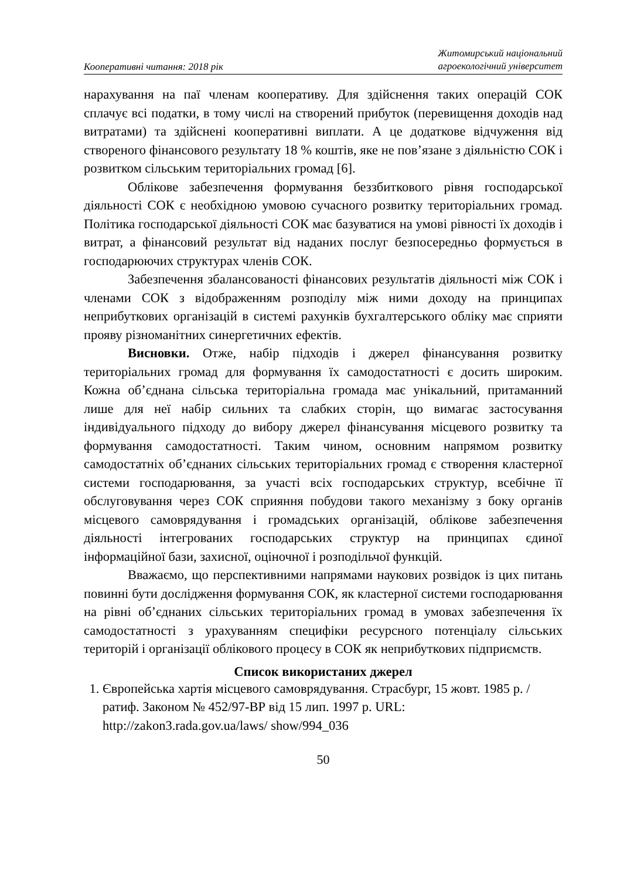Кооперативні читання: 2018 рік
Житомирський національний
агроекологічний університет
нарахування на паї членам кооперативу. Для здійснення таких операцій СОК сплачує всі податки, в тому числі на створений прибуток (перевищення доходів над витратами) та здійснені кооперативні виплати. А це додаткове відчуження від створеного фінансового результату 18 % коштів, яке не пов’язане з діяльністю СОК і розвитком сільським територіальних громад [6].
Облікове забезпечення формування беззбиткового рівня господарської діяльності СОК є необхідною умовою сучасного розвитку територіальних громад. Політика господарської діяльності СОК має базуватися на умові рівності їх доходів і витрат, а фінансовий результат від наданих послуг безпосередньо формується в господарюючих структурах членів СОК.
Забезпечення збалансованості фінансових результатів діяльності між СОК і членами СОК з відображенням розподілу між ними доходу на принципах неприбуткових організацій в системі рахунків бухгалтерського обліку має сприяти прояву різноманітних синергетичних ефектів.
Висновки. Отже, набір підходів і джерел фінансування розвитку територіальних громад для формування їх самодостатності є досить широким. Кожна об’єднана сільська територіальна громада має унікальний, притаманний лише для неї набір сильних та слабких сторін, що вимагає застосування індивідуального підходу до вибору джерел фінансування місцевого розвитку та формування самодостатності. Таким чином, основним напрямом розвитку самодостатніх об’єднаних сільських територіальних громад є створення кластерної системи господарювання, за участі всіх господарських структур, всебічне її обслуговування через СОК сприяння побудови такого механізму з боку органів місцевого самоврядування і громадських організацій, облікове забезпечення діяльності інтегрованих господарських структур на принципах єдиної інформаційної бази, захисної, оціночної і розподільчої функцій.
Вважаємо, що перспективними напрямами наукових розвідок із цих питань повинні бути дослідження формування СОК, як кластерної системи господарювання на рівні об’єднаних сільських територіальних громад в умовах забезпечення їх самодостатності з урахуванням специфіки ресурсного потенціалу сільських територій і організації облікового процесу в СОК як неприбуткових підприємств.
Список використаних джерел
1. Європейська хартія місцевого самоврядування. Страсбург, 15 жовт. 1985 р. / ратиф. Законом № 452/97-ВР від 15 лип. 1997 р. URL: http://zakon3.rada.gov.ua/laws/ show/994_036
50